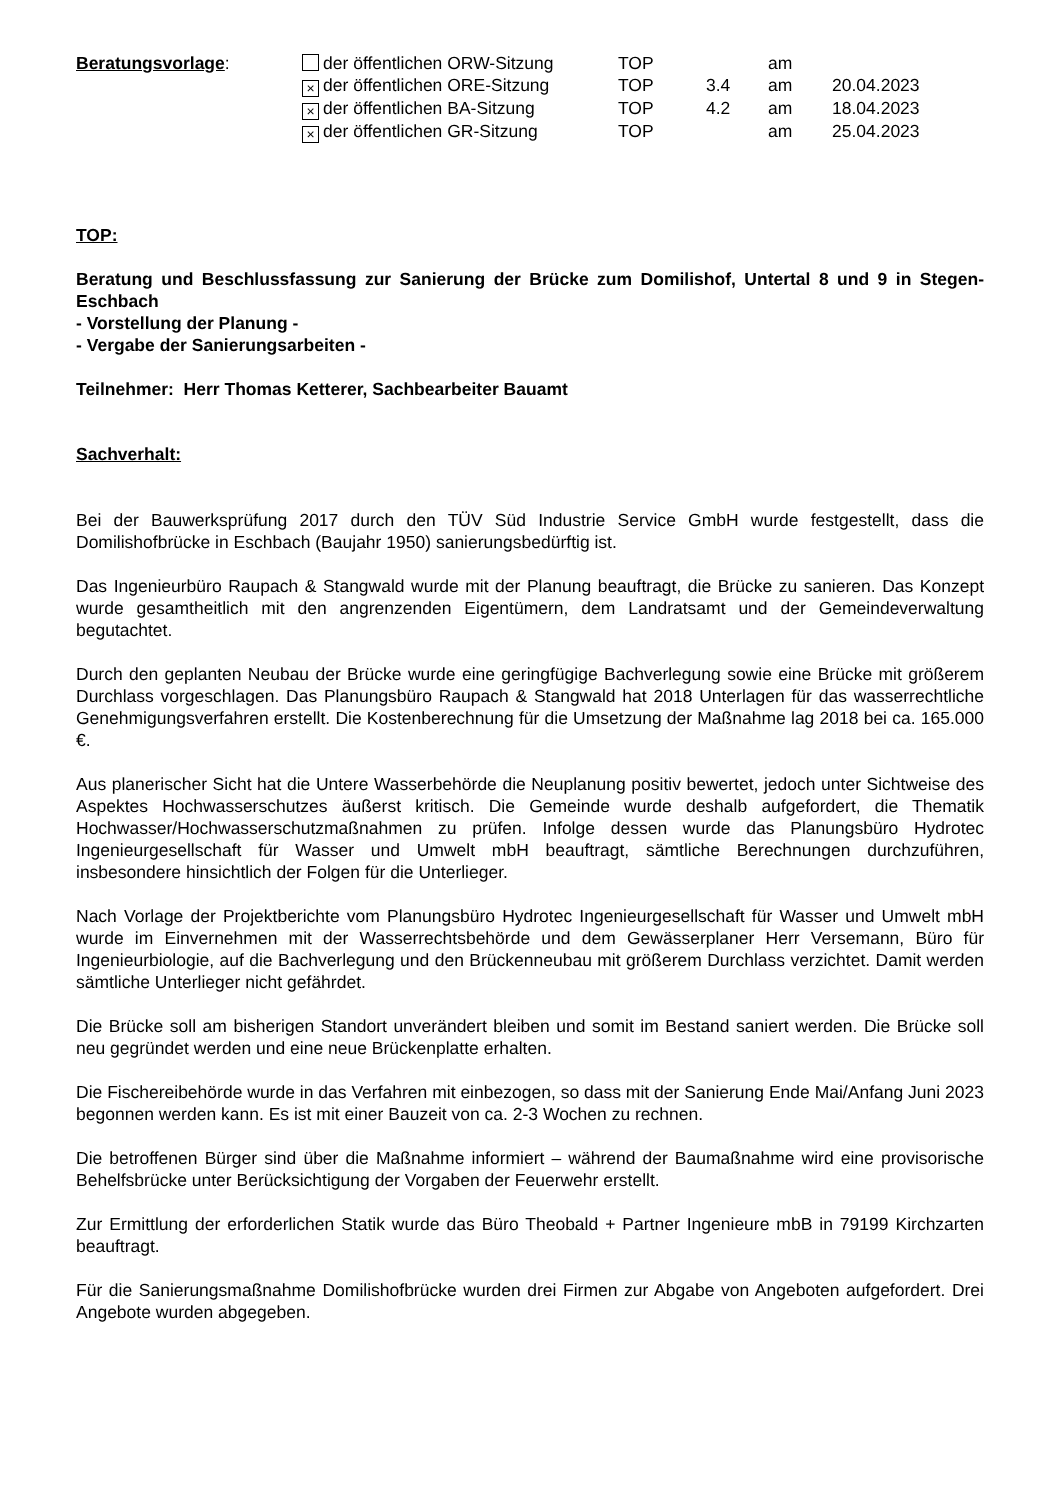| Beratungsvorlage : | der öffentlichen ORW-Sitzung | TOP | | am | |
| | × der öffentlichen ORE-Sitzung | TOP | 3.4 | am | 20.04.2023 |
| | × der öffentlichen BA-Sitzung | TOP | 4.2 | am | 18.04.2023 |
| | × der öffentlichen GR-Sitzung | TOP | | am | 25.04.2023 |
TOP:
Beratung und Beschlussfassung zur Sanierung der Brücke zum Domilishof, Untertal 8 und 9 in Stegen-Eschbach
- Vorstellung der Planung -
- Vergabe der Sanierungsarbeiten -
Teilnehmer: Herr Thomas Ketterer, Sachbearbeiter Bauamt
Sachverhalt:
Bei der Bauwerksprüfung 2017 durch den TÜV Süd Industrie Service GmbH wurde festgestellt, dass die Domilishofbrücke in Eschbach (Baujahr 1950) sanierungsbedürftig ist.
Das Ingenieurbüro Raupach & Stangwald wurde mit der Planung beauftragt, die Brücke zu sanieren. Das Konzept wurde gesamtheitlich mit den angrenzenden Eigentümern, dem Landratsamt und der Gemeindeverwaltung begutachtet.
Durch den geplanten Neubau der Brücke wurde eine geringfügige Bachverlegung sowie eine Brücke mit größerem Durchlass vorgeschlagen. Das Planungsbüro Raupach & Stangwald hat 2018 Unterlagen für das wasserrechtliche Genehmigungsverfahren erstellt. Die Kostenberechnung für die Umsetzung der Maßnahme lag 2018 bei ca. 165.000 €.
Aus planerischer Sicht hat die Untere Wasserbehörde die Neuplanung positiv bewertet, jedoch unter Sichtweise des Aspektes Hochwasserschutzes äußerst kritisch. Die Gemeinde wurde deshalb aufgefordert, die Thematik Hochwasser/Hochwasserschutzmaßnahmen zu prüfen. Infolge dessen wurde das Planungsbüro Hydrotec Ingenieurgesellschaft für Wasser und Umwelt mbH beauftragt, sämtliche Berechnungen durchzuführen, insbesondere hinsichtlich der Folgen für die Unterlieger.
Nach Vorlage der Projektberichte vom Planungsbüro Hydrotec Ingenieurgesellschaft für Wasser und Umwelt mbH wurde im Einvernehmen mit der Wasserrechtsbehörde und dem Gewässerplaner Herr Versemann, Büro für Ingenieurbiologie, auf die Bachverlegung und den Brückenneubau mit größerem Durchlass verzichtet. Damit werden sämtliche Unterlieger nicht gefährdet.
Die Brücke soll am bisherigen Standort unverändert bleiben und somit im Bestand saniert werden. Die Brücke soll neu gegründet werden und eine neue Brückenplatte erhalten.
Die Fischereibehörde wurde in das Verfahren mit einbezogen, so dass mit der Sanierung Ende Mai/Anfang Juni 2023 begonnen werden kann. Es ist mit einer Bauzeit von ca. 2-3 Wochen zu rechnen.
Die betroffenen Bürger sind über die Maßnahme informiert – während der Baumaßnahme wird eine provisorische Behelfsbrücke unter Berücksichtigung der Vorgaben der Feuerwehr erstellt.
Zur Ermittlung der erforderlichen Statik wurde das Büro Theobald + Partner Ingenieure mbB in 79199 Kirchzarten beauftragt.
Für die Sanierungsmaßnahme Domilishofbrücke wurden drei Firmen zur Abgabe von Angeboten aufgefordert. Drei Angebote wurden abgegeben.